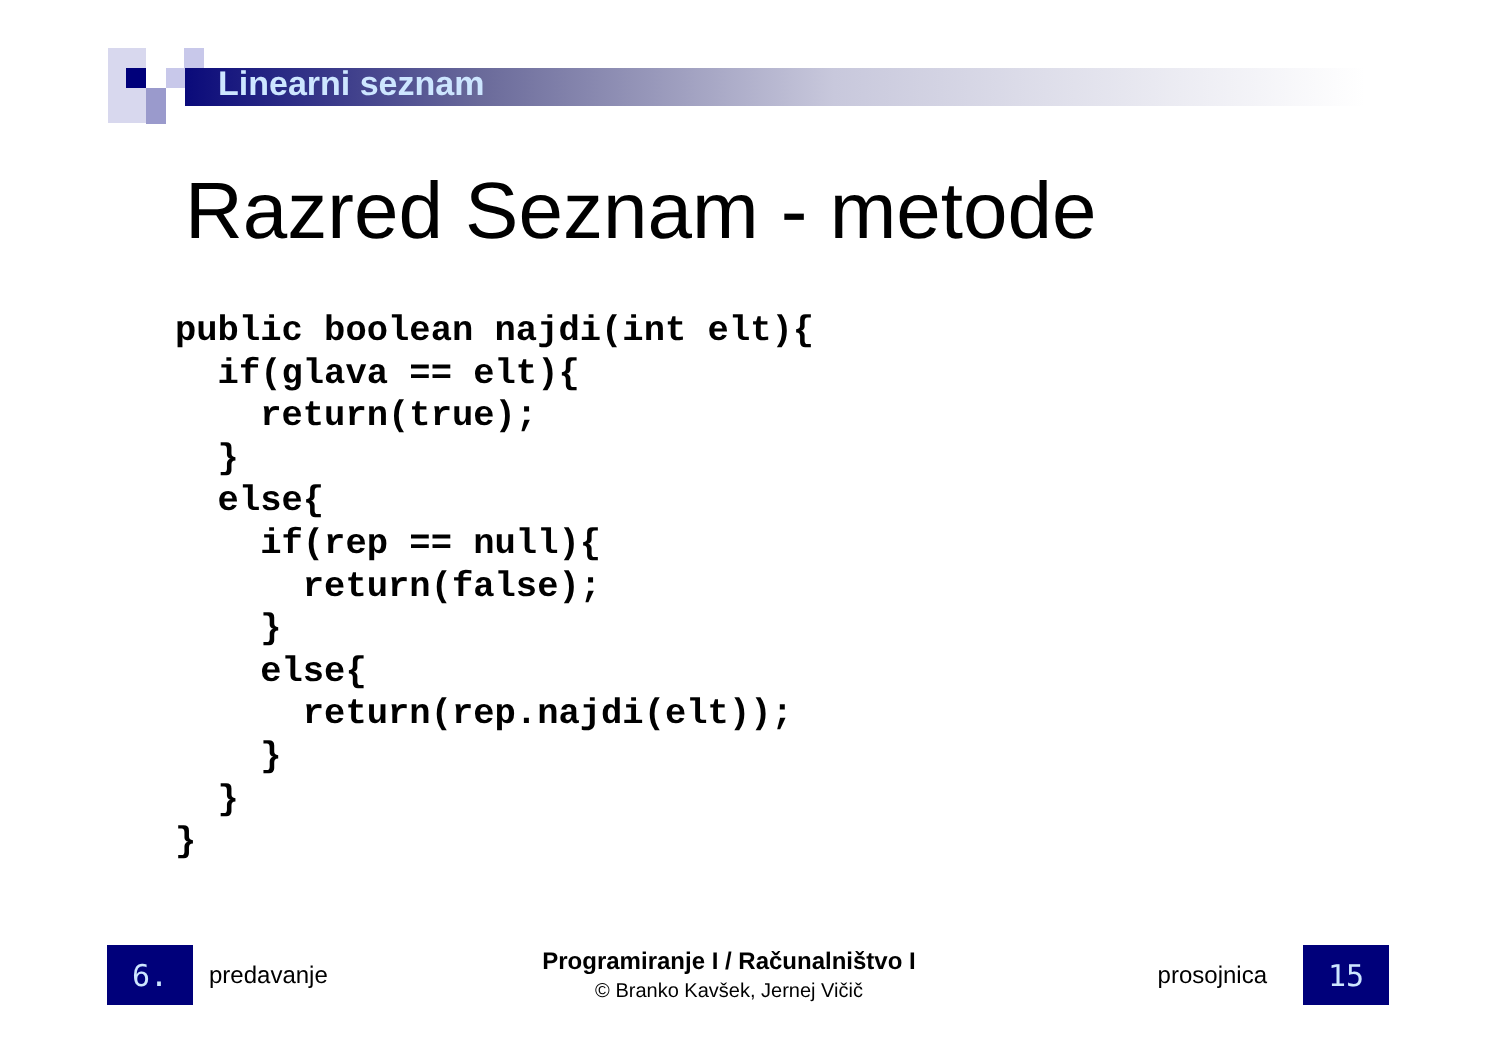Linearni seznam
Razred Seznam - metode
public boolean najdi(int elt){
  if(glava == elt){
    return(true);
  }
  else{
    if(rep == null){
      return(false);
    }
    else{
      return(rep.najdi(elt));
    }
  }
}
6.
predavanje
Programiranje I / Računalništvo I
© Branko Kavšek, Jernej Vičič
prosojnica
15